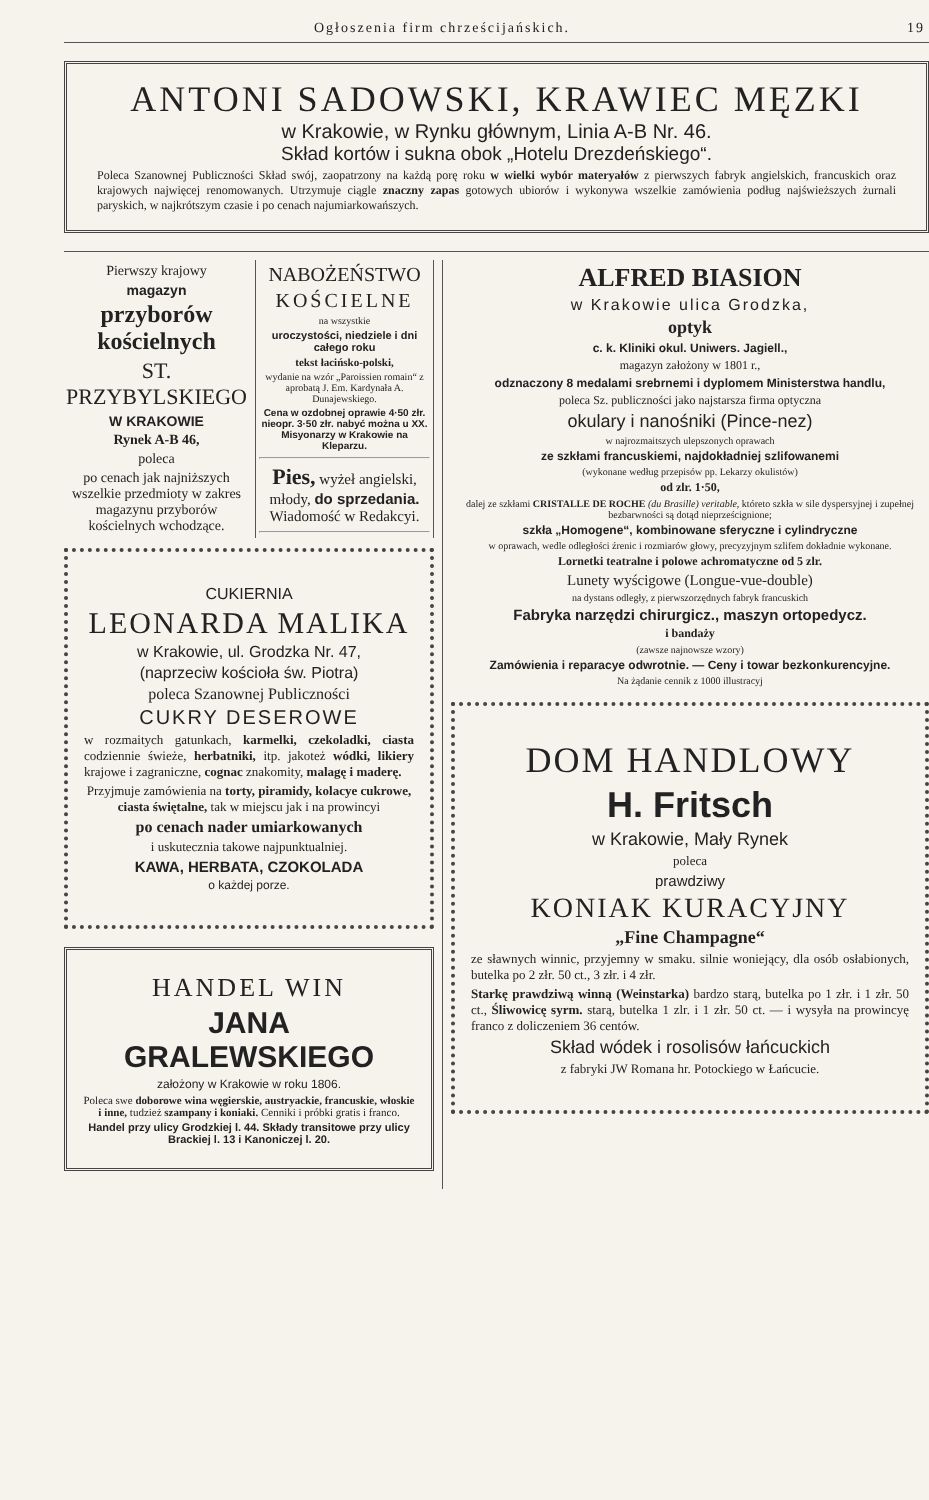Ogłoszenia firm chrześcijańskich. 19
ANTONI SADOWSKI, KRAWIEC MĘZKI
w Krakowie, w Rynku głównym, Linia A-B Nr. 46.
Skład kortów i sukna obok „Hotelu Drezdeńskiego“.
Poleca Szanownej Publiczności Skład swój, zaopatrzony na każdą porę roku w wielki wybór materyałów z pierwszych fabryk angielskich, francuskich oraz krajowych najwięcej renomowanych. Utrzymuje ciągle znaczny zapas gotowych ubiorów i wykonywa wszelkie zamówienia podług najświeższych żurnali paryskich, w najkrótszym czasie i po cenach najumiarkowańszych.
Pierwszy krajowy
magazyn
przyborów kościelnych
ST. PRZYBYLSKIEGO
W KRAKOWIE
Rynek A-B 46,
poleca
po cenach jak najniższych wszelkie przedmioty w zakres magazynu przyborów kościelnych wchodzące.
NABOŻEŃSTWO
KOŚCIELNE
na wszystkie
uroczystości, niedziele i dni całego roku
tekst łacińsko-polski,
wydanie na wzór „Paroissien romain“ z aprobatą J. Em. Kardynała A. Dunajewskiego.
Cena w ozdobnej oprawie 4·50 złr. nieopr. 3·50 złr. nabyć można u XX. Misyonarzy w Krakowie na Kleparzu.
Pies, wyżeł angielski, młody, do sprzedania. Wiadomość w Redakcyi.
CUKIERNIA
LEONARDA MALIKA
w Krakowie, ul. Grodzka Nr. 47,
(naprzeciw kościoła św. Piotra)
poleca Szanownej Publiczności
CUKRY DESEROWE
w rozmaitych gatunkach, karmelki, czekoladki, ciasta codziennie świeże, herbatniki, itp. jakoteż wódki, likiery krajowe i zagraniczne, cognac znakomity, malagę i maderę.
Przyjmuje zamówienia na torty, piramidy, kolacye cukrowe, ciasta świętalne, tak w miejscu jak i na prowincyi
po cenach nader umiarkowanych
i uskutecznia takowe najpunktualniej.
KAWA, HERBATA, CZOKOLADA
o każdej porze.
HANDEL WIN
JANA GRALEWSKIEGO
założony w Krakowie w roku 1806.
Poleca swe doborowe wina węgierskie, austryackie, francuskie, włoskie i inne, tudzież szampany i koniaki. Cenniki i próbki gratis i franco.
Handel przy ulicy Grodzkiej l. 44. Składy transitowe przy ulicy Brackiej l. 13 i Kanoniczej l. 20.
ALFRED BIASION
w Krakowie ulica Grodzka,
optyk
c. k. Kliniki okul. Uniwers. Jagiell.,
magazyn założony w 1801 r.,
odznaczony 8 medalami srebrnemi i dyplomem Ministerstwa handlu,
poleca Sz. publiczności jako najstarsza firma optyczna
okulary i nanośniki (Pince-nez)
w najrozmaitszych ulepszonych oprawach
ze szkłami francuskiemi, najdokładniej szlifowanemi
(wykonane według przepisów pp. Lekarzy okulistów)
od zlr. 1·50,
dalej ze szkłami CRISTALLE DE ROCHE (du Brasille) veritable, któreto szkła w sile dyspersyjnej i zupełnej bezbarwności są dotąd nieprześcignione;
szkła „Homogene“, kombinowane sferyczne i cylindryczne
w oprawach, wedle odległości źrenic i rozmiarów głowy, precyzyjnym szlifem dokładnie wykonane.
Lornetki teatralne i polowe achromatyczne od 5 zlr.
Lunety wyścigowe (Longue-vue-double)
na dystans odległy, z pierwszorzędnych fabryk francuskich
Fabryka narzędzi chirurgicz., maszyn ortopedycz.
i bandaży
(zawsze najnowsze wzory)
Zamówienia i reparacye odwrotnie. — Ceny i towar bezkonkurencyjne.
Na żądanie cennik z 1000 illustracyj
DOM HANDLOWY
H. Fritsch
w Krakowie, Mały Rynek
poleca
prawdziwy
KONIAK KURACYJNY
„Fine Champagne“
ze sławnych winnic, przyjemny w smaku. silnie woniejący, dla osób osłabionych, butelka po 2 złr. 50 ct., 3 złr. i 4 złr.
Starkę prawdziwą winną (Weinstarka) bardzo starą, butelka po 1 złr. i 1 złr. 50 ct., Śliwowicę syrm. starą, butelka 1 zlr. i 1 złr. 50 ct. — i wysyła na prowincyę franco z doliczeniem 36 centów.
Skład wódek i rosolisów łańcuckich
z fabryki JW Romana hr. Potockiego w Łańcucie.